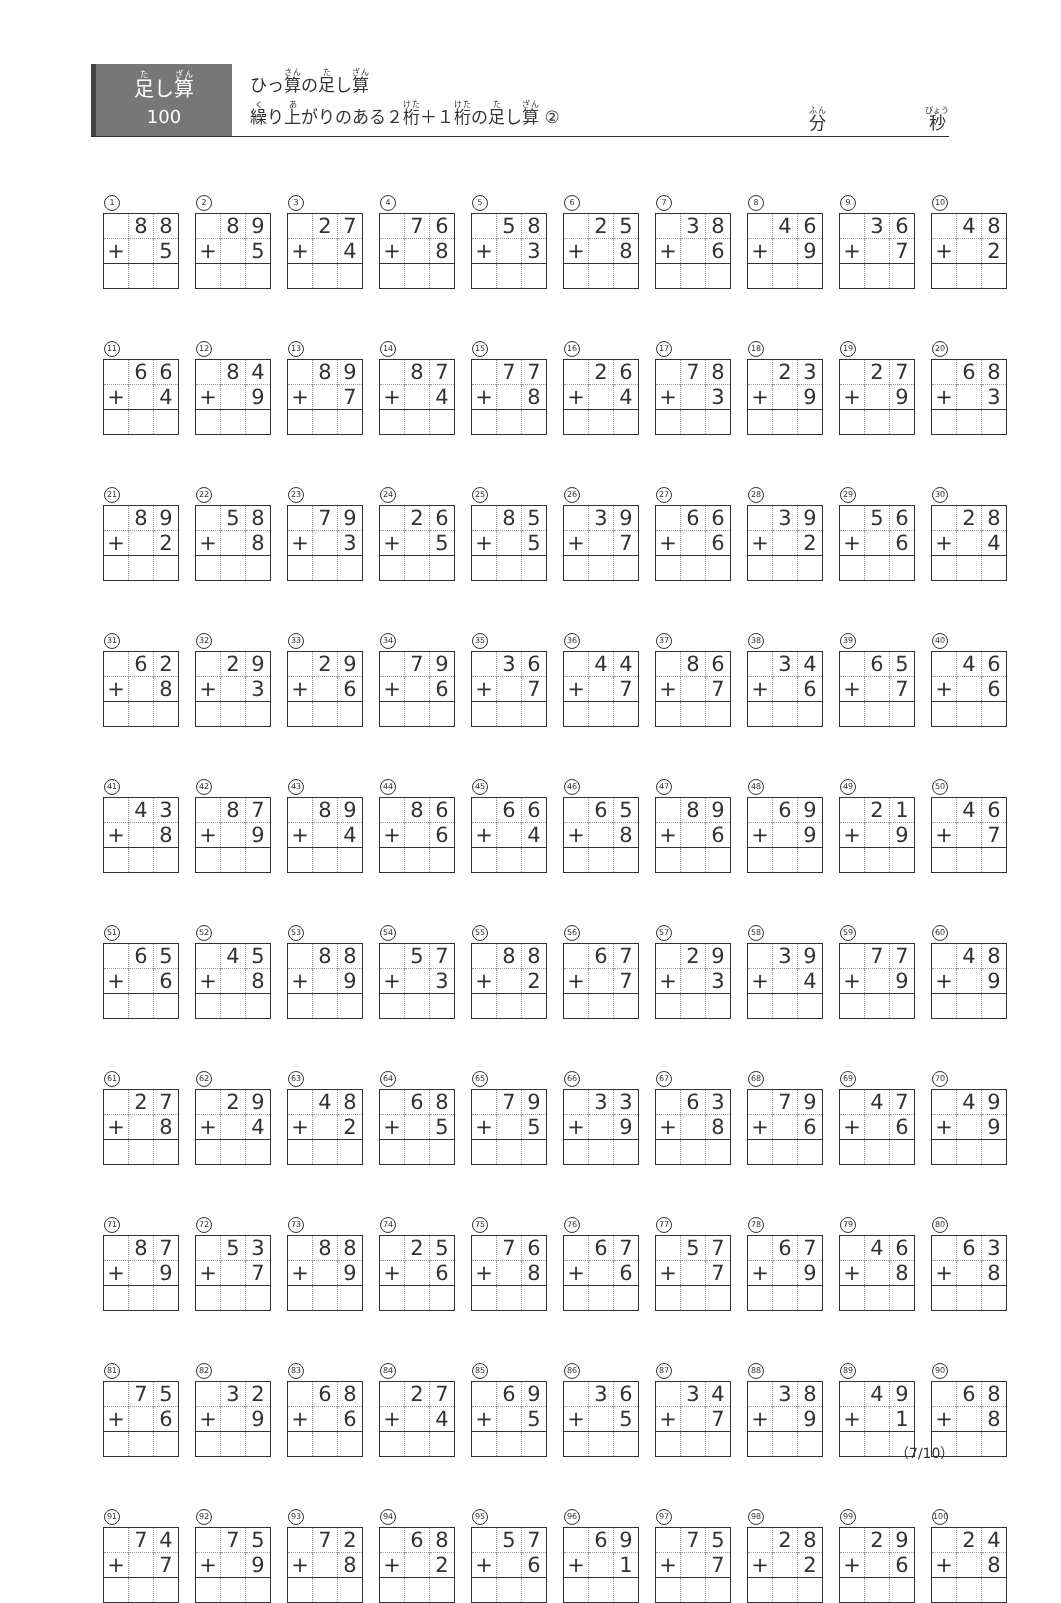足し算
100
ひっ算の足し算
繰り上がりのある２桁＋１桁の足し算 ②
分 秒
1
| | 8 | 8 |
| + | | 5 |
2
| | 8 | 9 |
| + | | 5 |
3
| | 2 | 7 |
| + | | 4 |
4
| | 7 | 6 |
| + | | 8 |
5
| | 5 | 8 |
| + | | 3 |
6
| | 2 | 5 |
| + | | 8 |
7
| | 3 | 8 |
| + | | 6 |
8
| | 4 | 6 |
| + | | 9 |
9
| | 3 | 6 |
| + | | 7 |
10
| | 4 | 8 |
| + | | 2 |
11
| | 6 | 6 |
| + | | 4 |
12
| | 8 | 4 |
| + | | 9 |
13
| | 8 | 9 |
| + | | 7 |
14
| | 8 | 7 |
| + | | 4 |
15
| | 7 | 7 |
| + | | 8 |
16
| | 2 | 6 |
| + | | 4 |
17
| | 7 | 8 |
| + | | 3 |
18
| | 2 | 3 |
| + | | 9 |
19
| | 2 | 7 |
| + | | 9 |
20
| | 6 | 8 |
| + | | 3 |
21
| | 8 | 9 |
| + | | 2 |
22
| | 5 | 8 |
| + | | 8 |
23
| | 7 | 9 |
| + | | 3 |
24
| | 2 | 6 |
| + | | 5 |
25
| | 8 | 5 |
| + | | 5 |
26
| | 3 | 9 |
| + | | 7 |
27
| | 6 | 6 |
| + | | 6 |
28
| | 3 | 9 |
| + | | 2 |
29
| | 5 | 6 |
| + | | 6 |
30
| | 2 | 8 |
| + | | 4 |
31
| | 6 | 2 |
| + | | 8 |
32
| | 2 | 9 |
| + | | 3 |
33
| | 2 | 9 |
| + | | 6 |
34
| | 7 | 9 |
| + | | 6 |
35
| | 3 | 6 |
| + | | 7 |
36
| | 4 | 4 |
| + | | 7 |
37
| | 8 | 6 |
| + | | 7 |
38
| | 3 | 4 |
| + | | 6 |
39
| | 6 | 5 |
| + | | 7 |
40
| | 4 | 6 |
| + | | 6 |
41
| | 4 | 3 |
| + | | 8 |
42
| | 8 | 7 |
| + | | 9 |
43
| | 8 | 9 |
| + | | 4 |
44
| | 8 | 6 |
| + | | 6 |
45
| | 6 | 6 |
| + | | 4 |
46
| | 6 | 5 |
| + | | 8 |
47
| | 8 | 9 |
| + | | 6 |
48
| | 6 | 9 |
| + | | 9 |
49
| | 2 | 1 |
| + | | 9 |
50
| | 4 | 6 |
| + | | 7 |
51
| | 6 | 5 |
| + | | 6 |
52
| | 4 | 5 |
| + | | 8 |
53
| | 8 | 8 |
| + | | 9 |
54
| | 5 | 7 |
| + | | 3 |
55
| | 8 | 8 |
| + | | 2 |
56
| | 6 | 7 |
| + | | 7 |
57
| | 2 | 9 |
| + | | 3 |
58
| | 3 | 9 |
| + | | 4 |
59
| | 7 | 7 |
| + | | 9 |
60
| | 4 | 8 |
| + | | 9 |
61
| | 2 | 7 |
| + | | 8 |
62
| | 2 | 9 |
| + | | 4 |
63
| | 4 | 8 |
| + | | 2 |
64
| | 6 | 8 |
| + | | 5 |
65
| | 7 | 9 |
| + | | 5 |
66
| | 3 | 3 |
| + | | 9 |
67
| | 6 | 3 |
| + | | 8 |
68
| | 7 | 9 |
| + | | 6 |
69
| | 4 | 7 |
| + | | 6 |
70
| | 4 | 9 |
| + | | 9 |
71
| | 8 | 7 |
| + | | 9 |
72
| | 5 | 3 |
| + | | 7 |
73
| | 8 | 8 |
| + | | 9 |
74
| | 2 | 5 |
| + | | 6 |
75
| | 7 | 6 |
| + | | 8 |
76
| | 6 | 7 |
| + | | 6 |
77
| | 5 | 7 |
| + | | 7 |
78
| | 6 | 7 |
| + | | 9 |
79
| | 4 | 6 |
| + | | 8 |
80
| | 6 | 3 |
| + | | 8 |
81
| | 7 | 5 |
| + | | 6 |
82
| | 3 | 2 |
| + | | 9 |
83
| | 6 | 8 |
| + | | 6 |
84
| | 2 | 7 |
| + | | 4 |
85
| | 6 | 9 |
| + | | 5 |
86
| | 3 | 6 |
| + | | 5 |
87
| | 3 | 4 |
| + | | 7 |
88
| | 3 | 8 |
| + | | 9 |
89
| | 4 | 9 |
| + | | 1 |
90
| | 6 | 8 |
| + | | 8 |
91
| | 7 | 4 |
| + | | 7 |
92
| | 7 | 5 |
| + | | 9 |
93
| | 7 | 2 |
| + | | 8 |
94
| | 6 | 8 |
| + | | 2 |
95
| | 5 | 7 |
| + | | 6 |
96
| | 6 | 9 |
| + | | 1 |
97
| | 7 | 5 |
| + | | 7 |
98
| | 2 | 8 |
| + | | 2 |
99
| | 2 | 9 |
| + | | 6 |
100
| | 2 | 4 |
| + | | 8 |
（7/10）